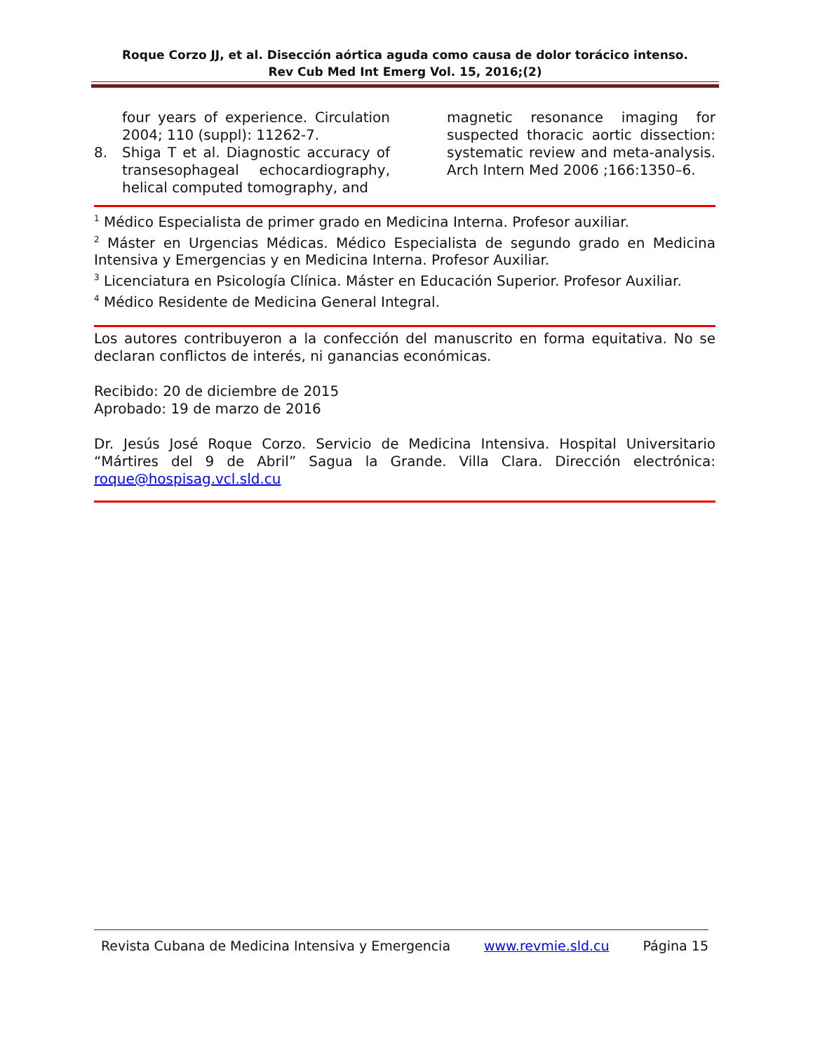Roque Corzo JJ, et al. Disección aórtica aguda como causa de dolor torácico intenso.
Rev Cub Med Int Emerg Vol. 15, 2016;(2)
four years of experience. Circulation 2004; 110 (suppl): 11262-7.
8. Shiga T et al. Diagnostic accuracy of transesophageal echocardiography, helical computed tomography, and
magnetic resonance imaging for suspected thoracic aortic dissection: systematic review and meta-analysis. Arch Intern Med 2006 ;166:1350–6.
<sup>1</sup> Médico Especialista de primer grado en Medicina Interna. Profesor auxiliar.
<sup>2</sup> Máster en Urgencias Médicas. Médico Especialista de segundo grado en Medicina Intensiva y Emergencias y en Medicina Interna. Profesor Auxiliar.
<sup>3</sup> Licenciatura en Psicología Clínica. Máster en Educación Superior. Profesor Auxiliar.
<sup>4</sup> Médico Residente de Medicina General Integral.
Los autores contribuyeron a la confección del manuscrito en forma equitativa. No se declaran conflictos de interés, ni ganancias económicas.
Recibido: 20 de diciembre de 2015
Aprobado: 19 de marzo de 2016
Dr. Jesús José Roque Corzo. Servicio de Medicina Intensiva. Hospital Universitario “Mártires del 9 de Abril” Sagua la Grande. Villa Clara. Dirección electrónica: roque@hospisag.vcl.sld.cu
Revista Cubana de Medicina Intensiva y Emergencia www.revmie.sld.cu Página 15